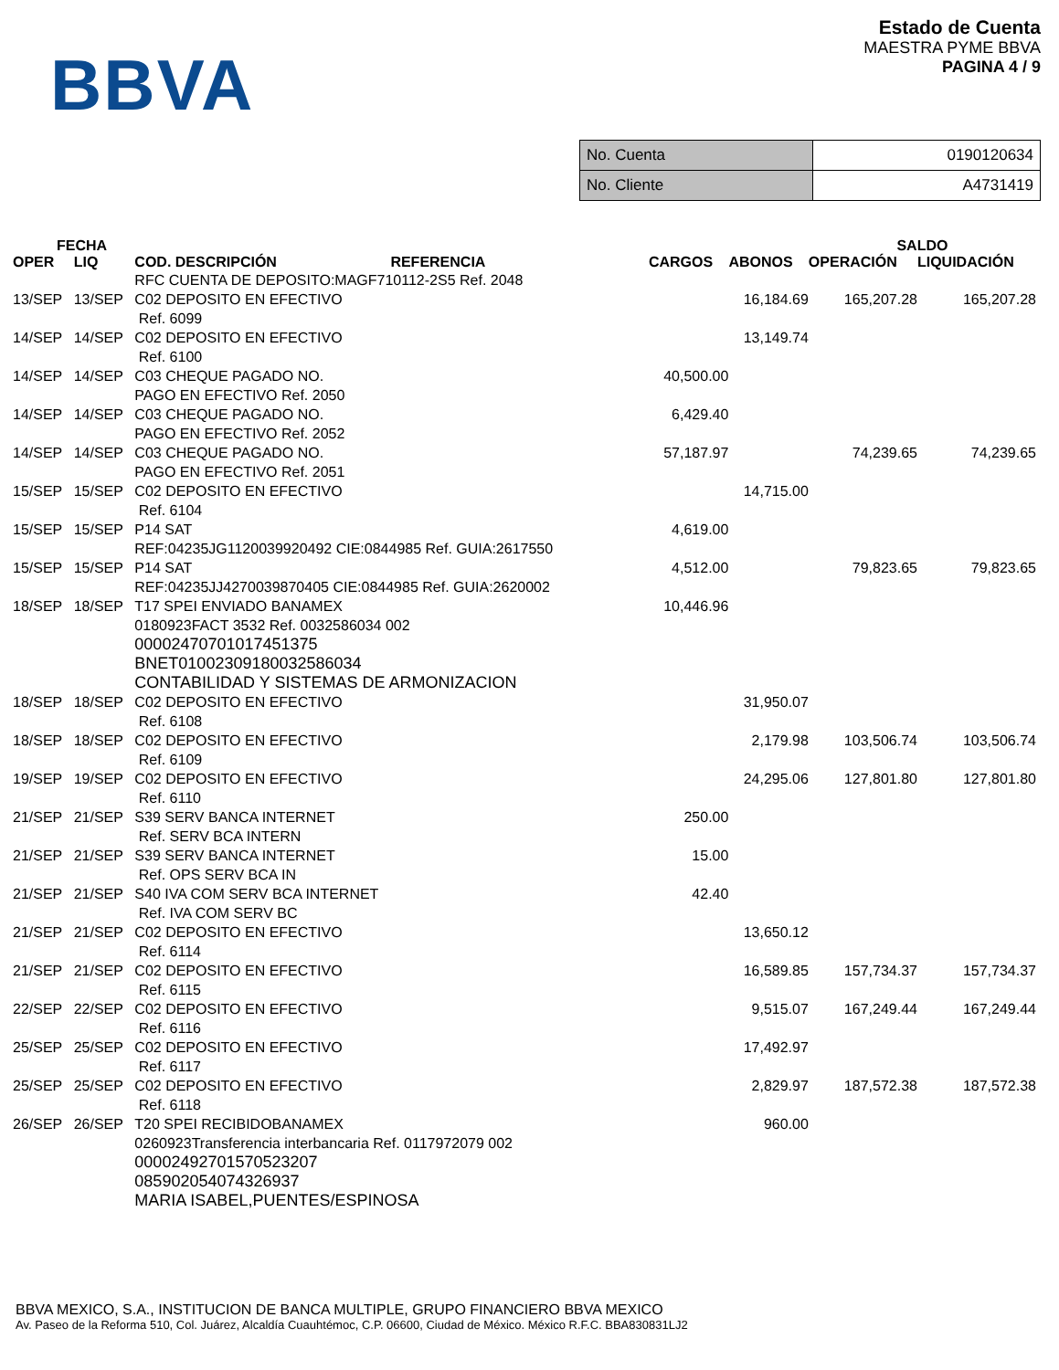BBVA
Estado de Cuenta
MAESTRA PYME BBVA
PAGINA 4 / 9
| No. Cuenta | 0190120634 |
| No. Cliente | A4731419 |
| FECHA | | | | | SALDO | |
| --- | --- | --- | --- | --- | --- | --- |
| OPER | LIQ | COD. DESCRIPCIÓN REFERENCIA | CARGOS | ABONOS | OPERACIÓN | LIQUIDACIÓN |
| | | RFC CUENTA DE DEPOSITO:MAGF710112-2S5 Ref. 2048 | | | | |
| 13/SEP | 13/SEP | C02 DEPOSITO EN EFECTIVO Ref. 6099 | | 16,184.69 | 165,207.28 | 165,207.28 |
| 14/SEP | 14/SEP | C02 DEPOSITO EN EFECTIVO Ref. 6100 | | 13,149.74 | | |
| 14/SEP | 14/SEP | C03 CHEQUE PAGADO NO. PAGO EN EFECTIVO Ref. 2050 | 40,500.00 | | | |
| 14/SEP | 14/SEP | C03 CHEQUE PAGADO NO. PAGO EN EFECTIVO Ref. 2052 | 6,429.40 | | | |
| 14/SEP | 14/SEP | C03 CHEQUE PAGADO NO. PAGO EN EFECTIVO Ref. 2051 | 57,187.97 | | 74,239.65 | 74,239.65 |
| 15/SEP | 15/SEP | C02 DEPOSITO EN EFECTIVO Ref. 6104 | | 14,715.00 | | |
| 15/SEP | 15/SEP | P14 SAT REF:04235JG1120039920492 CIE:0844985 Ref. GUIA:2617550 | 4,619.00 | | | |
| 15/SEP | 15/SEP | P14 SAT REF:04235JJ4270039870405 CIE:0844985 Ref. GUIA:2620002 | 4,512.00 | | 79,823.65 | 79,823.65 |
| 18/SEP | 18/SEP | T17 SPEI ENVIADO BANAMEX 0180923FACT 3532 Ref. 0032586034 002 00002470701017451375 BNET01002309180032586034 CONTABILIDAD Y SISTEMAS DE ARMONIZACION | 10,446.96 | | | |
| 18/SEP | 18/SEP | C02 DEPOSITO EN EFECTIVO Ref. 6108 | | 31,950.07 | | |
| 18/SEP | 18/SEP | C02 DEPOSITO EN EFECTIVO Ref. 6109 | | 2,179.98 | 103,506.74 | 103,506.74 |
| 19/SEP | 19/SEP | C02 DEPOSITO EN EFECTIVO Ref. 6110 | | 24,295.06 | 127,801.80 | 127,801.80 |
| 21/SEP | 21/SEP | S39 SERV BANCA INTERNET Ref. SERV BCA INTERN | 250.00 | | | |
| 21/SEP | 21/SEP | S39 SERV BANCA INTERNET Ref. OPS SERV BCA IN | 15.00 | | | |
| 21/SEP | 21/SEP | S40 IVA COM SERV BCA INTERNET Ref. IVA COM SERV BC | 42.40 | | | |
| 21/SEP | 21/SEP | C02 DEPOSITO EN EFECTIVO Ref. 6114 | | 13,650.12 | | |
| 21/SEP | 21/SEP | C02 DEPOSITO EN EFECTIVO Ref. 6115 | | 16,589.85 | 157,734.37 | 157,734.37 |
| 22/SEP | 22/SEP | C02 DEPOSITO EN EFECTIVO Ref. 6116 | | 9,515.07 | 167,249.44 | 167,249.44 |
| 25/SEP | 25/SEP | C02 DEPOSITO EN EFECTIVO Ref. 6117 | | 17,492.97 | | |
| 25/SEP | 25/SEP | C02 DEPOSITO EN EFECTIVO Ref. 6118 | | 2,829.97 | 187,572.38 | 187,572.38 |
| 26/SEP | 26/SEP | T20 SPEI RECIBIDOBANAMEX 0260923Transferencia interbancaria Ref. 0117972079 002 00002492701570523207 085902054074326937 MARIA ISABEL,PUENTES/ESPINOSA | | 960.00 | | |
BBVA MEXICO, S.A., INSTITUCION DE BANCA MULTIPLE, GRUPO FINANCIERO BBVA MEXICO
Av. Paseo de la Reforma 510, Col. Juárez, Alcaldía Cuauhtémoc, C.P. 06600, Ciudad de México. México R.F.C. BBA830831LJ2